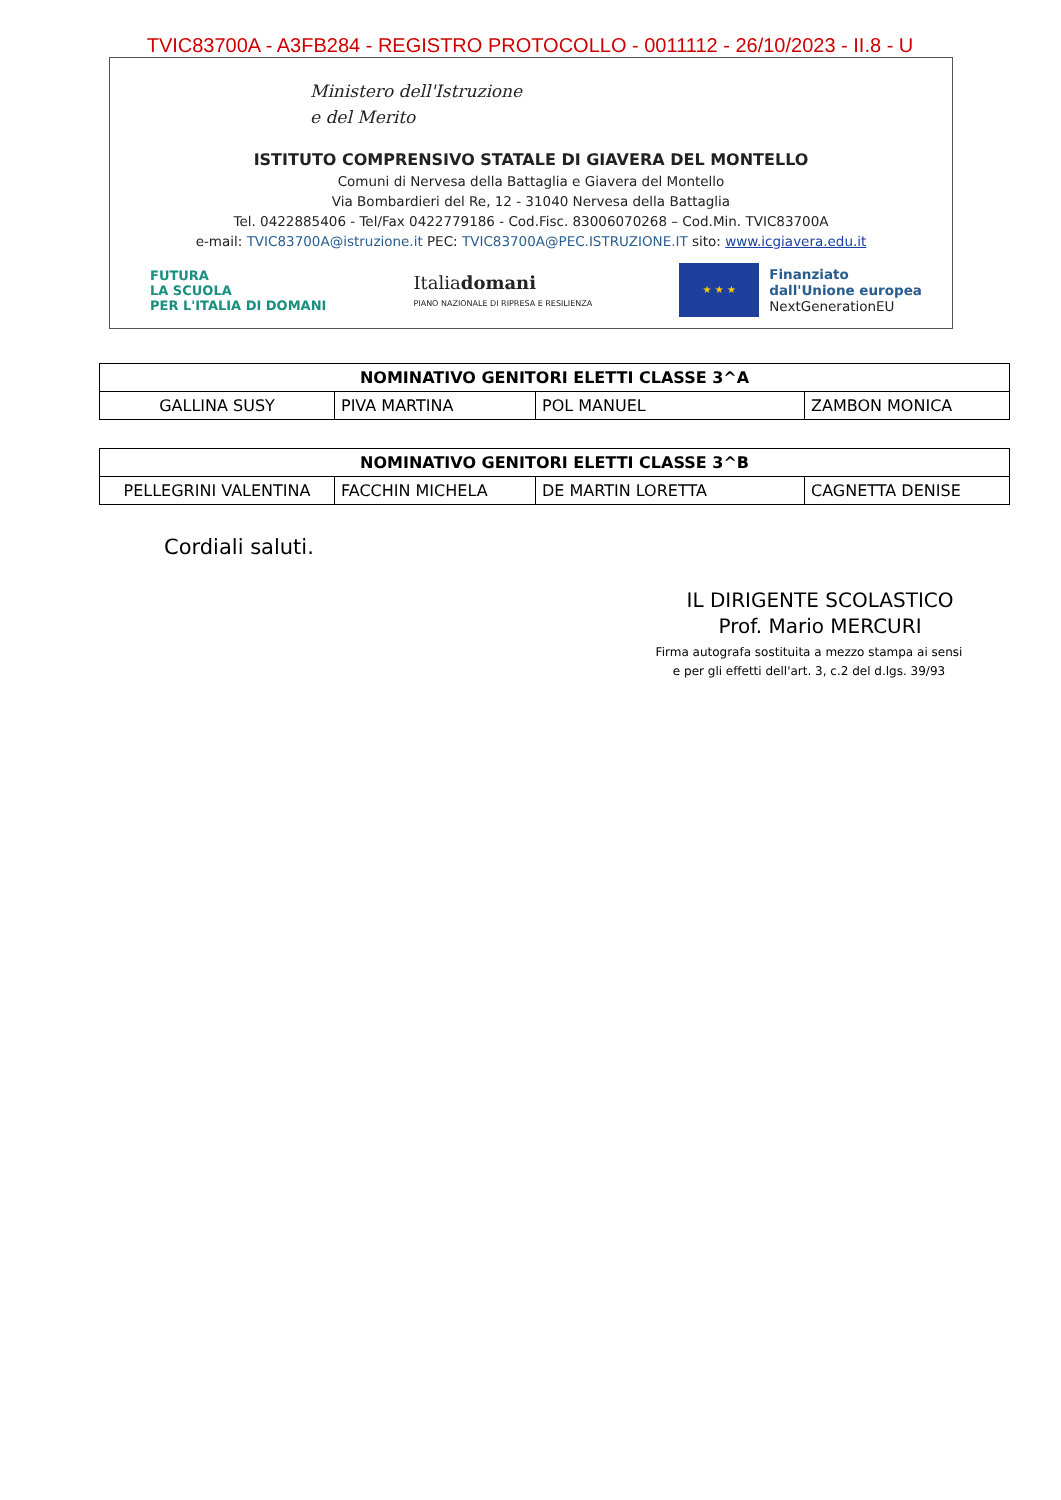TVIC83700A - A3FB284 - REGISTRO PROTOCOLLO - 0011112 - 26/10/2023 - II.8 - U
Ministero dell'Istruzione
e del Merito
ISTITUTO COMPRENSIVO STATALE DI GIAVERA DEL MONTELLO
Comuni di Nervesa della Battaglia e Giavera del Montello
Via Bombardieri del Re, 12 - 31040 Nervesa della Battaglia
Tel. 0422885406 - Tel/Fax 0422779186 - Cod.Fisc. 83006070268 – Cod.Min. TVIC83700A
e-mail: TVIC83700A@istruzione.it PEC: TVIC83700A@PEC.ISTRUZIONE.IT sito: www.icgiavera.edu.it
FUTURA
LA SCUOLA
PER L'ITALIA DI DOMANI
Italiadomani
PIANO NAZIONALE DI RIPRESA E RESILIENZA
★ ★ ★
Finanziato
dall'Unione europea
NextGenerationEU
| NOMINATIVO GENITORI ELETTI CLASSE 3^A | | | |
| --- | --- | --- | --- |
| GALLINA SUSY | PIVA MARTINA | POL MANUEL | ZAMBON MONICA |
| NOMINATIVO GENITORI ELETTI CLASSE 3^B | | | |
| --- | --- | --- | --- |
| PELLEGRINI VALENTINA | FACCHIN MICHELA | DE MARTIN LORETTA | CAGNETTA DENISE |
Cordiali saluti.
IL DIRIGENTE SCOLASTICO
Prof. Mario MERCURI
Firma autografa sostituita a mezzo stampa ai sensi
e per gli effetti dell'art. 3, c.2 del d.lgs. 39/93